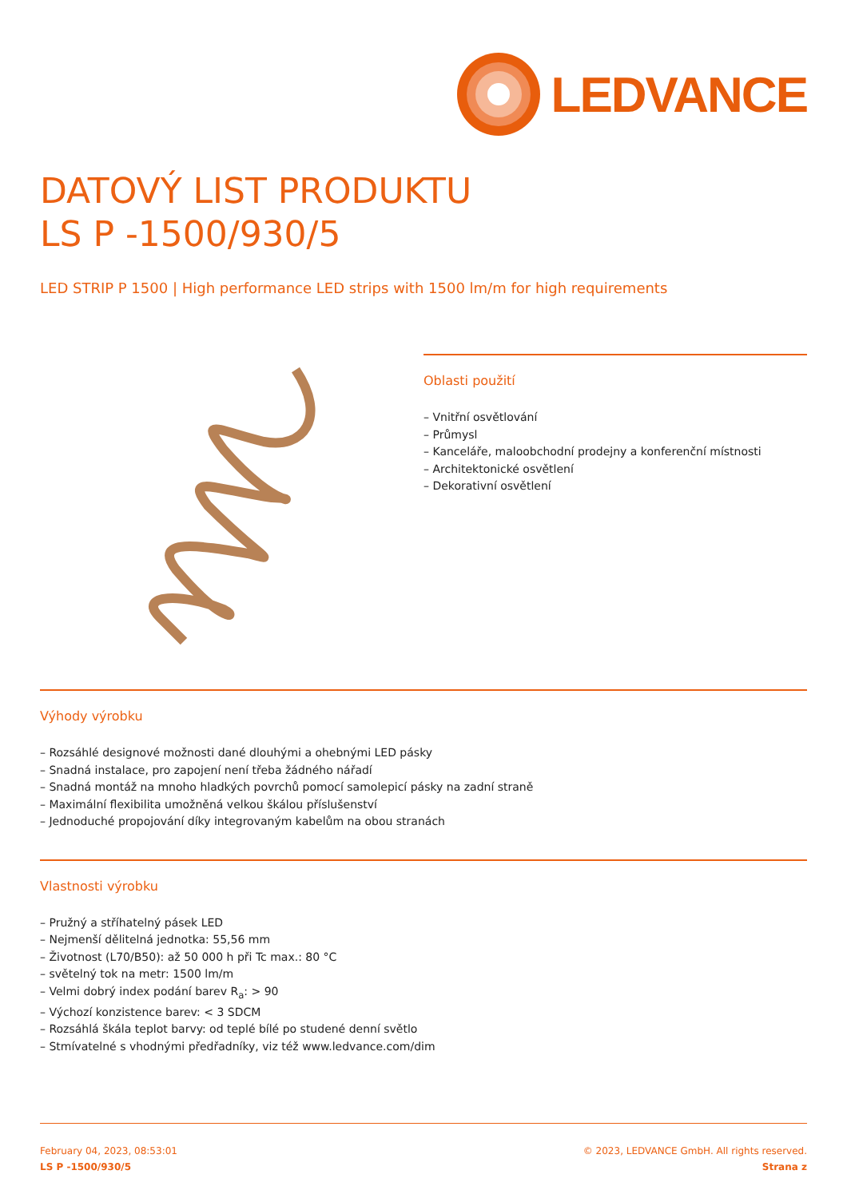LEDVANCE
DATOVÝ LIST PRODUKTU
LS P -1500/930/5
LED STRIP P 1500 | High performance LED strips with 1500 lm/m for high requirements
Oblasti použití
– Vnitřní osvětlování
– Průmysl
– Kanceláře, maloobchodní prodejny a konferenční místnosti
– Architektonické osvětlení
– Dekorativní osvětlení
Výhody výrobku
– Rozsáhlé designové možnosti dané dlouhými a ohebnými LED pásky
– Snadná instalace, pro zapojení není třeba žádného nářadí
– Snadná montáž na mnoho hladkých povrchů pomocí samolepicí pásky na zadní straně
– Maximální flexibilita umožněná velkou škálou příslušenství
– Jednoduché propojování díky integrovaným kabelům na obou stranách
Vlastnosti výrobku
– Pružný a stříhatelný pásek LED
– Nejmenší dělitelná jednotka: 55,56 mm
– Životnost (L70/B50): až 50 000 h při Tc max.: 80 °C
– světelný tok na metr: 1500 lm/m
– Velmi dobrý index podání barev R<sub>a</sub>: > 90
– Výchozí konzistence barev: < 3 SDCM
– Rozsáhlá škála teplot barvy: od teplé bílé po studené denní světlo
– Stmívatelné s vhodnými předřadníky, viz též www.ledvance.com/dim
February 04, 2023, 08:53:01
LS P -1500/930/5
© 2023, LEDVANCE GmbH. All rights reserved.
Strana z